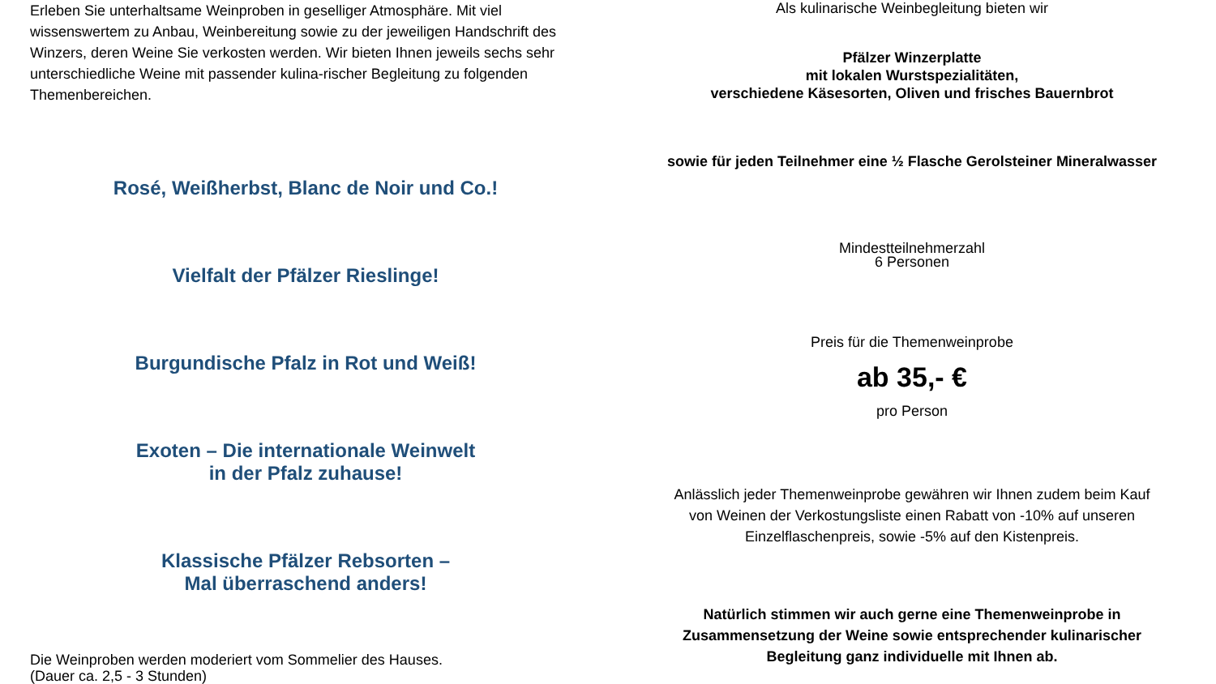Erleben Sie unterhaltsame Weinproben in geselliger Atmosphäre. Mit viel wissenswertem zu Anbau, Weinbereitung sowie zu der jeweiligen Handschrift des Winzers, deren Weine Sie verkosten werden. Wir bieten Ihnen jeweils sechs sehr unterschiedliche Weine mit passender kulina-rischer Begleitung zu folgenden Themenbereichen.
Rosé, Weißherbst, Blanc de Noir und Co.!
Vielfalt der Pfälzer Rieslinge!
Burgundische Pfalz in Rot und Weiß!
Exoten – Die internationale Weinwelt
in der Pfalz zuhause!
Klassische Pfälzer Rebsorten –
Mal überraschend anders!
Die Weinproben werden moderiert vom Sommelier des Hauses.
(Dauer ca. 2,5 - 3 Stunden)
Als kulinarische Weinbegleitung bieten wir
Pfälzer Winzerplatte
mit lokalen Wurstspezialitäten,
verschiedene Käsesorten, Oliven und frisches Bauernbrot
sowie für jeden Teilnehmer eine ½ Flasche Gerolsteiner Mineralwasser
Mindestteilnehmerzahl
6 Personen
Preis für die Themenweinprobe
ab 35,- €
pro Person
Anlässlich jeder Themenweinprobe gewähren wir Ihnen zudem beim Kauf
von Weinen der Verkostungsliste einen Rabatt von -10% auf unseren
Einzelflaschenpreis, sowie -5% auf den Kistenpreis.
Natürlich stimmen wir auch gerne eine Themenweinprobe in
Zusammensetzung der Weine sowie entsprechender kulinarischer
Begleitung ganz individuelle mit Ihnen ab.